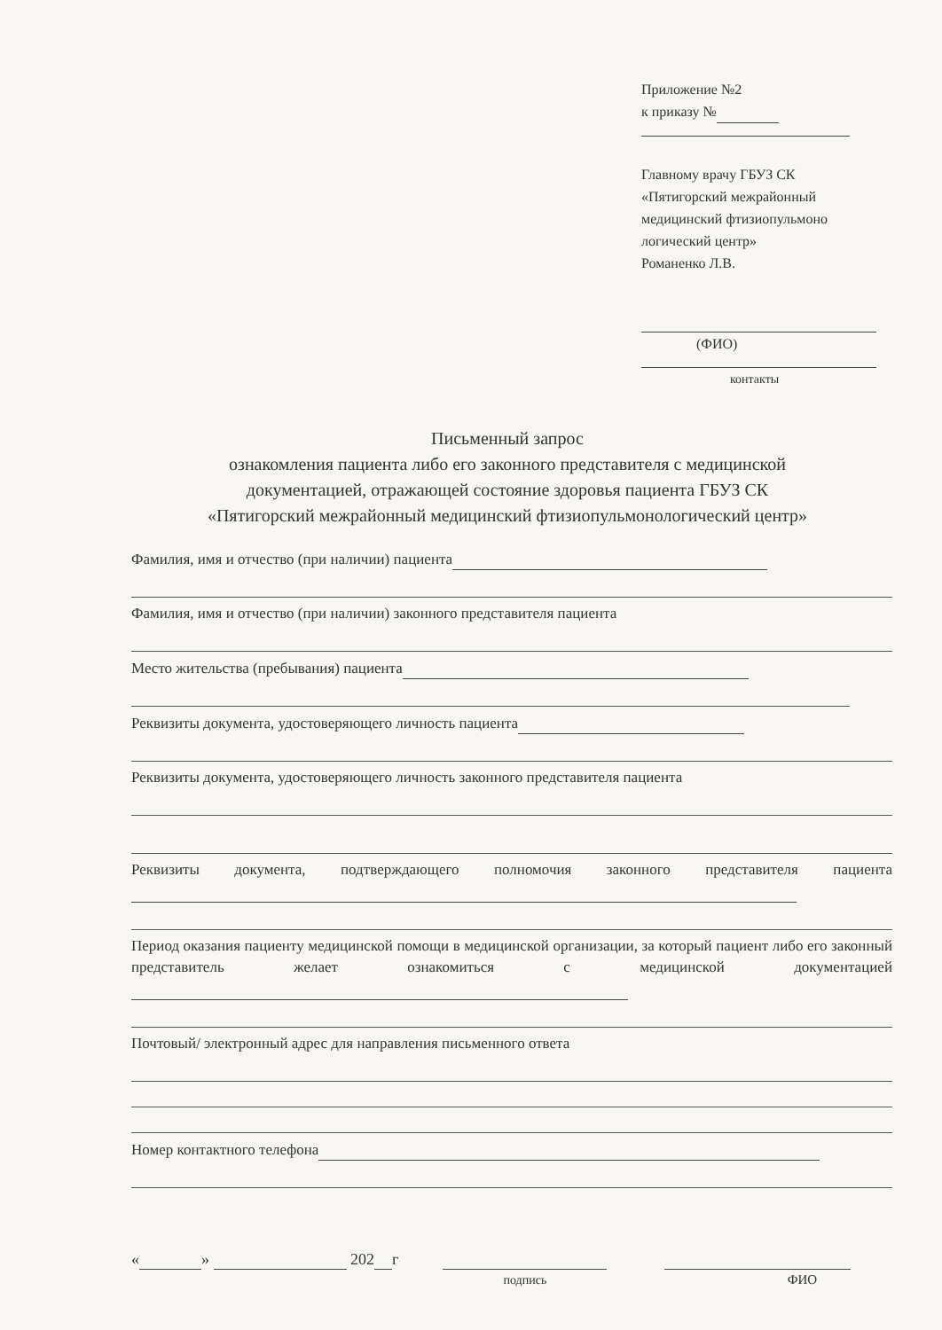Приложение №2
к приказу №
Главному врачу ГБУЗ СК
«Пятигорский межрайонный
медицинский фтизиопульмоно
логический центр»
Романенко Л.В.
(ФИО)
контакты
Письменный запрос
ознакомления пациента либо его законного представителя с медицинской
документацией, отражающей состояние здоровья пациента ГБУЗ СК
«Пятигорский межрайонный медицинский фтизиопульмонологический центр»
Фамилия, имя и отчество (при наличии) пациента
Фамилия, имя и отчество (при наличии) законного представителя пациента
Место жительства (пребывания) пациента
Реквизиты документа, удостоверяющего личность пациента
Реквизиты документа, удостоверяющего личность законного представителя пациента
Реквизиты документа, подтверждающего полномочия законного представителя пациента
Период оказания пациенту медицинской помощи в медицинской организации, за который пациент либо его законный представитель желает ознакомиться с медицинской документацией
Почтовый/ электронный адрес для направления письменного ответа
Номер контактного телефона
« » 202 г
подпись
ФИО